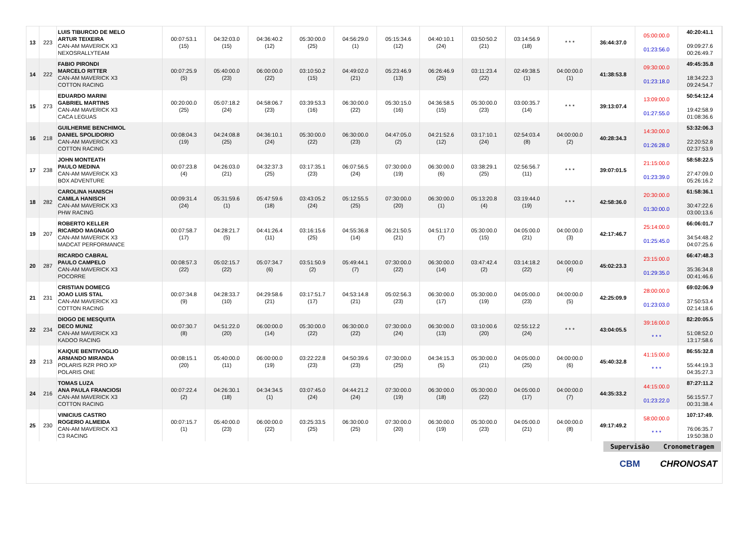| 13 | 223 | LUIS TIBURCIO DE MELO ARTUR TEIXEIRA CAN-AM MAVERICK X3 NEXOSRALLYTEAM | 00:07:53.1 (15) | 04:32:03.0 (15) | 04:36:40.2 (12) | 05:30:00.0 (25) | 04:56:29.0 (1) | 05:15:34.6 (12) | 04:40:10.1 (24) | 03:50:50.2 (21) | 03:14:56.9 (18) | * * * | 36:44:37.0 | 05:00:00.0 01:23:56.0 | 40:20:41.1 09:09:27.6 00:26:49.7 |
| 14 | 222 | FABIO PIRONDI MARCELO RITTER CAN-AM MAVERICK X3 COTTON RACING | 00:07:25.9 (5) | 05:40:00.0 (23) | 06:00:00.0 (22) | 03:10:50.2 (15) | 04:49:02.0 (21) | 05:23:46.9 (13) | 06:26:46.9 (25) | 03:11:23.4 (22) | 02:49:38.5 (1) | 04:00:00.0 (1) | 41:38:53.8 | 09:30:00.0 01:23:18.0 | 49:45:35.8 18:34:22.3 09:24:54.7 |
| 15 | 273 | EDUARDO MARINI GABRIEL MARTINS CAN-AM MAVERICK X3 CACA LEGUAS | 00:20:00.0 (25) | 05:07:18.2 (24) | 04:58:06.7 (23) | 03:39:53.3 (16) | 06:30:00.0 (22) | 05:30:15.0 (16) | 04:36:58.5 (15) | 05:30:00.0 (23) | 03:00:35.7 (14) | * * * | 39:13:07.4 | 13:09:00.0 01:27:55.0 | 50:54:12.4 19:42:58.9 01:08:36.6 |
| 16 | 218 | GUILHERME BENCHIMOL DANIEL SPOLIDORIO CAN-AM MAVERICK X3 COTTON RACING | 00:08:04.3 (19) | 04:24:08.8 (25) | 04:36:10.1 (24) | 05:30:00.0 (22) | 06:30:00.0 (23) | 04:47:05.0 (2) | 04:21:52.6 (12) | 03:17:10.1 (24) | 02:54:03.4 (8) | 04:00:00.0 (2) | 40:28:34.3 | 14:30:00.0 01:26:28.0 | 53:32:06.3 22:20:52.8 02:37:53.9 |
| 17 | 238 | JOHN MONTEATH PAULO MEDINA CAN-AM MAVERICK X3 BOX ADVENTURE | 00:07:23.8 (4) | 04:26:03.0 (21) | 04:32:37.3 (25) | 03:17:35.1 (23) | 06:07:56.5 (24) | 07:30:00.0 (19) | 06:30:00.0 (6) | 03:38:29.1 (25) | 02:56:56.7 (11) | * * * | 39:07:01.5 | 21:15:00.0 01:23:39.0 | 58:58:22.5 27:47:09.0 05:26:16.2 |
| 18 | 282 | CAROLINA HANISCH CAMILA HANISCH CAN-AM MAVERICK X3 PHW RACING | 00:09:31.4 (24) | 05:31:59.6 (1) | 05:47:59.6 (18) | 03:43:05.2 (24) | 05:12:55.5 (25) | 07:30:00.0 (20) | 06:30:00.0 (1) | 05:13:20.8 (4) | 03:19:44.0 (19) | * * * | 42:58:36.0 | 20:30:00.0 01:30:00.0 | 61:58:36.1 30:47:22.6 03:00:13.6 |
| 19 | 207 | ROBERTO KELLER RICARDO MAGNAGO CAN-AM MAVERICK X3 MADCAT PERFORMANCE | 00:07:58.7 (17) | 04:28:21.7 (5) | 04:41:26.4 (11) | 03:16:15.6 (25) | 04:55:36.8 (14) | 06:21:50.5 (21) | 04:51:17.0 (7) | 05:30:00.0 (15) | 04:05:00.0 (21) | 04:00:00.0 (3) | 42:17:46.7 | 25:14:00.0 01:25:45.0 | 66:06:01.7 34:54:48.2 04:07:25.6 |
| 20 | 287 | RICARDO CABRAL PAULO CAMPELO CAN-AM MAVERICK X3 POCORRE | 00:08:57.3 (22) | 05:02:15.7 (22) | 05:07:34.7 (6) | 03:51:50.9 (2) | 05:49:44.1 (7) | 07:30:00.0 (22) | 06:30:00.0 (14) | 03:47:42.4 (2) | 03:14:18.2 (22) | 04:00:00.0 (4) | 45:02:23.3 | 23:15:00.0 01:29:35.0 | 66:47:48.3 35:36:34.8 00:41:46.6 |
| 21 | 231 | CRISTIAN DOMECG JOAO LUIS STAL CAN-AM MAVERICK X3 COTTON RACING | 00:07:34.8 (9) | 04:28:33.7 (10) | 04:29:58.6 (21) | 03:17:51.7 (17) | 04:53:14.8 (21) | 05:02:56.3 (23) | 06:30:00.0 (17) | 05:30:00.0 (19) | 04:05:00.0 (23) | 04:00:00.0 (5) | 42:25:09.9 | 28:00:00.0 01:23:03.0 | 69:02:06.9 37:50:53.4 02:14:18.6 |
| 22 | 234 | DIOGO DE MESQUITA DECO MUNIZ CAN-AM MAVERICK X3 KADOO RACING | 00:07:30.7 (8) | 04:51:22.0 (20) | 06:00:00.0 (14) | 05:30:00.0 (22) | 06:30:00.0 (22) | 07:30:00.0 (24) | 06:30:00.0 (13) | 03:10:00.6 (20) | 02:55:12.2 (24) | * * * | 43:04:05.5 | 39:16:00.0 * * * | 82:20:05.5 51:08:52.0 13:17:58.6 |
| 23 | 213 | KAIQUE BENTIVOGLIO ARMANDO MIRANDA POLARIS RZR PRO XP POLARIS ONE | 00:08:15.1 (20) | 05:40:00.0 (11) | 06:00:00.0 (19) | 03:22:22.8 (23) | 04:50:39.6 (23) | 07:30:00.0 (25) | 04:34:15.3 (5) | 05:30:00.0 (21) | 04:05:00.0 (25) | 04:00:00.0 (6) | 45:40:32.8 | 41:15:00.0 * * * | 86:55:32.8 55:44:19.3 04:35:27.3 |
| 24 | 216 | TOMAS LUZA ANA PAULA FRANCIOSI CAN-AM MAVERICK X3 COTTON RACING | 00:07:22.4 (2) | 04:26:30.1 (18) | 04:34:34.5 (1) | 03:07:45.0 (24) | 04:44:21.2 (24) | 07:30:00.0 (19) | 06:30:00.0 (18) | 05:30:00.0 (22) | 04:05:00.0 (17) | 04:00:00.0 (7) | 44:35:33.2 | 44:15:00.0 01:23:22.0 | 87:27:11.2 56:15:57.7 00:31:38.4 |
| 25 | 230 | VINICIUS CASTRO ROGERIO ALMEIDA CAN-AM MAVERICK X3 C3 RACING | 00:07:15.7 (1) | 05:40:00.0 (23) | 06:00:00.0 (22) | 03:25:33.5 (25) | 06:30:00.0 (25) | 07:30:00.0 (20) | 06:30:00.0 (19) | 05:30:00.0 (23) | 04:05:00.0 (21) | 04:00:00.0 (8) | 49:17:49.2 | 58:00:00.0 * * * | 107:17:49. 76:06:35.7 19:50:38.0 |
Supervisão
CBM
Cronometragem
CHRONOSAT